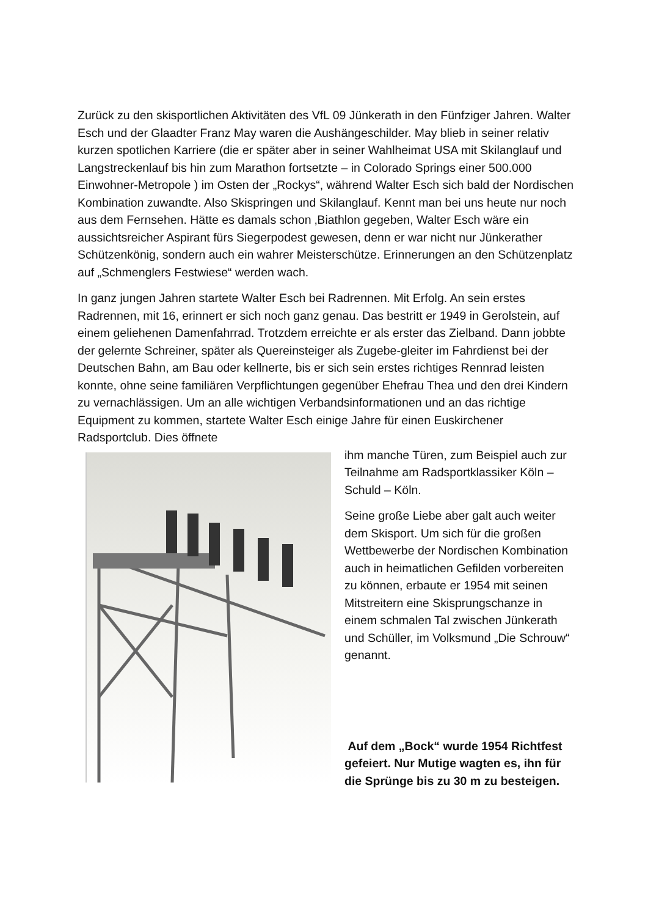Zurück zu den skisportlichen Aktivitäten des VfL 09 Jünkerath in den Fünfziger Jahren. Walter Esch und der Glaadter Franz May waren die Aushängeschilder. May blieb in seiner relativ kurzen spotlichen Karriere (die er später aber in seiner Wahlheimat USA mit Skilanglauf und Langstreckenlauf bis hin zum Marathon fortsetzte – in Colorado Springs einer 500.000 Einwohner-Metropole ) im Osten der „Rockys“, während Walter Esch sich bald der Nordischen Kombination zuwandte. Also Skispringen und Skilanglauf. Kennt man bei uns heute nur noch aus dem Fernsehen. Hätte es damals schon ‚Biathlon gegeben, Walter Esch wäre ein aussichtsreicher Aspirant fürs Siegerpodest gewesen, denn er war nicht nur Jünkerather Schützenkönig, sondern auch ein wahrer Meisterschütze. Erinnerungen an den Schützenplatz auf „Schmenglers Festwiese“ werden wach.
In ganz jungen Jahren startete Walter Esch bei Radrennen. Mit Erfolg. An sein erstes Radrennen, mit 16, erinnert er sich noch ganz genau. Das bestritt er 1949 in Gerolstein, auf einem geliehenen Damenfahrrad. Trotzdem erreichte er als erster das Zielband. Dann jobbte der gelernte Schreiner, später als Quereinsteiger als Zugebe-gleiter im Fahrdienst bei der Deutschen Bahn, am Bau oder kellnerte, bis er sich sein erstes richtiges Rennrad leisten konnte, ohne seine familiären Verpflichtungen gegenüber Ehefrau Thea und den drei Kindern zu vernachlässigen. Um an alle wichtigen Verbandsinformationen und an das richtige Equipment zu kommen, startete Walter Esch einige Jahre für einen Euskirchener Radsportclub. Dies öffnete
ihm manche Türen, zum Beispiel auch zur Teilnahme am Radsportklassiker Köln – Schuld – Köln.
Seine große Liebe aber galt auch weiter dem Skisport. Um sich für die großen Wettbewerbe der Nordischen Kombination auch in heimatlichen Gefilden vorbereiten zu können, erbaute er 1954 mit seinen Mitstreitern eine Skisprungschanze in einem schmalen Tal zwischen Jünkerath und Schüller, im Volksmund „Die Schrouw“ genannt.
Auf dem „Bock“ wurde 1954 Richtfest gefeiert. Nur Mutige wagten es, ihn für die Sprünge bis zu 30 m zu besteigen.